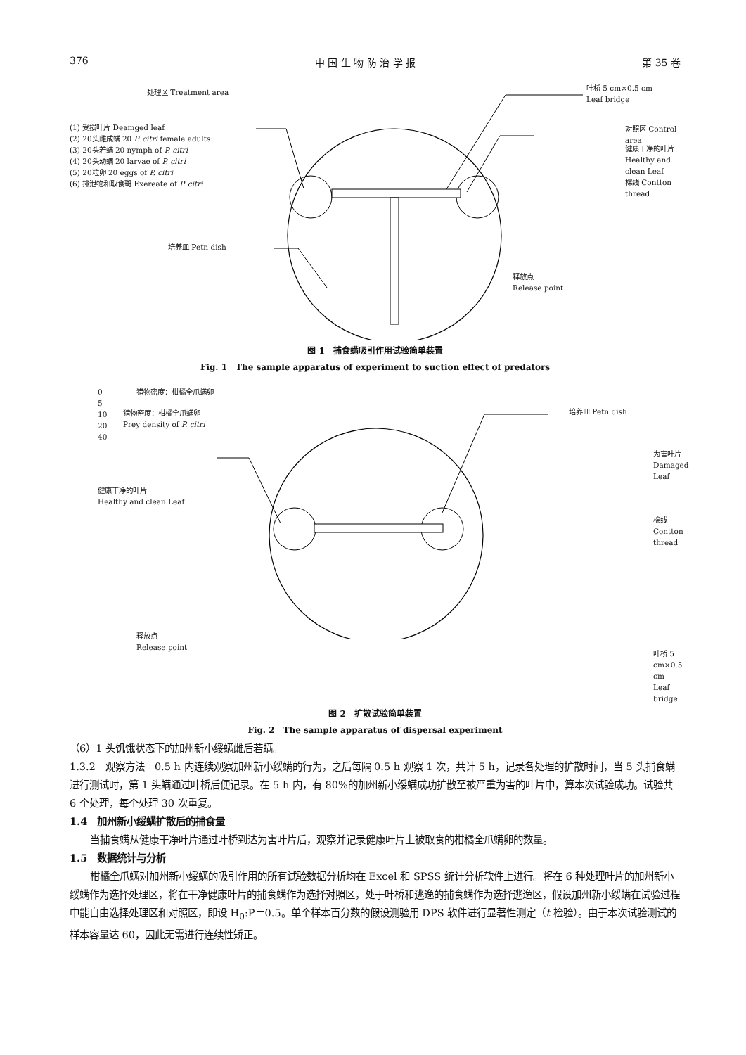376 中 国 生 物 防 治 学 报 第 35 卷
处理区 Treatment area
(1) 受损叶片 Deamged leaf
(2) 20头雌成螨 20 P. citri female adults
(3) 20头若螨 20 nymph of P. citri
(4) 20头幼螨 20 larvae of P. citri
(5) 20粒卵 20 eggs of P. citri
(6) 排泄物和取食斑 Exereate of P. citri
叶桥 5 cm×0.5 cm
Leaf bridge
对照区 Control area
健康干净的叶片
Healthy and clean Leaf
棉线 Contton thread
培养皿 Petn dish
释放点
Release point
图 1　捕食螨吸引作用试验简单装置
Fig. 1　The sample apparatus of experiment to suction effect of predators
猎物密度：柑橘全爪螨卵
0
5
10
20
40
猎物密度：柑橘全爪螨卵
Prey density of P. citri
培养皿 Petn dish
为害叶片 Damaged Leaf
健康干净的叶片
Healthy and clean Leaf
棉线 Contton thread
释放点
Release point
叶桥 5 cm×0.5 cm
Leaf bridge
图 2　扩散试验简单装置
Fig. 2　The sample apparatus of dispersal experiment
（6）1 头饥饿状态下的加州新小绥螨雌后若螨。
1.3.2　观察方法　0.5 h 内连续观察加州新小绥螨的行为，之后每隔 0.5 h 观察 1 次，共计 5 h，记录各处理的扩散时间，当 5 头捕食螨进行测试时，第 1 头螨通过叶桥后便记录。在 5 h 内，有 80%的加州新小绥螨成功扩散至被严重为害的叶片中，算本次试验成功。试验共 6 个处理，每个处理 30 次重复。
1.4　加州新小绥螨扩散后的捕食量
当捕食螨从健康干净叶片通过叶桥到达为害叶片后，观察并记录健康叶片上被取食的柑橘全爪螨卵的数量。
1.5　数据统计与分析
柑橘全爪螨对加州新小绥螨的吸引作用的所有试验数据分析均在 Excel 和 SPSS 统计分析软件上进行。将在 6 种处理叶片的加州新小绥螨作为选择处理区，将在干净健康叶片的捕食螨作为选择对照区，处于叶桥和逃逸的捕食螨作为选择逃逸区，假设加州新小绥螨在试验过程中能自由选择处理区和对照区，即设 H<sub>0</sub>:P＝0.5。单个样本百分数的假设测验用 DPS 软件进行显著性测定（t 检验）。由于本次试验测试的样本容量达 60，因此无需进行连续性矫正。